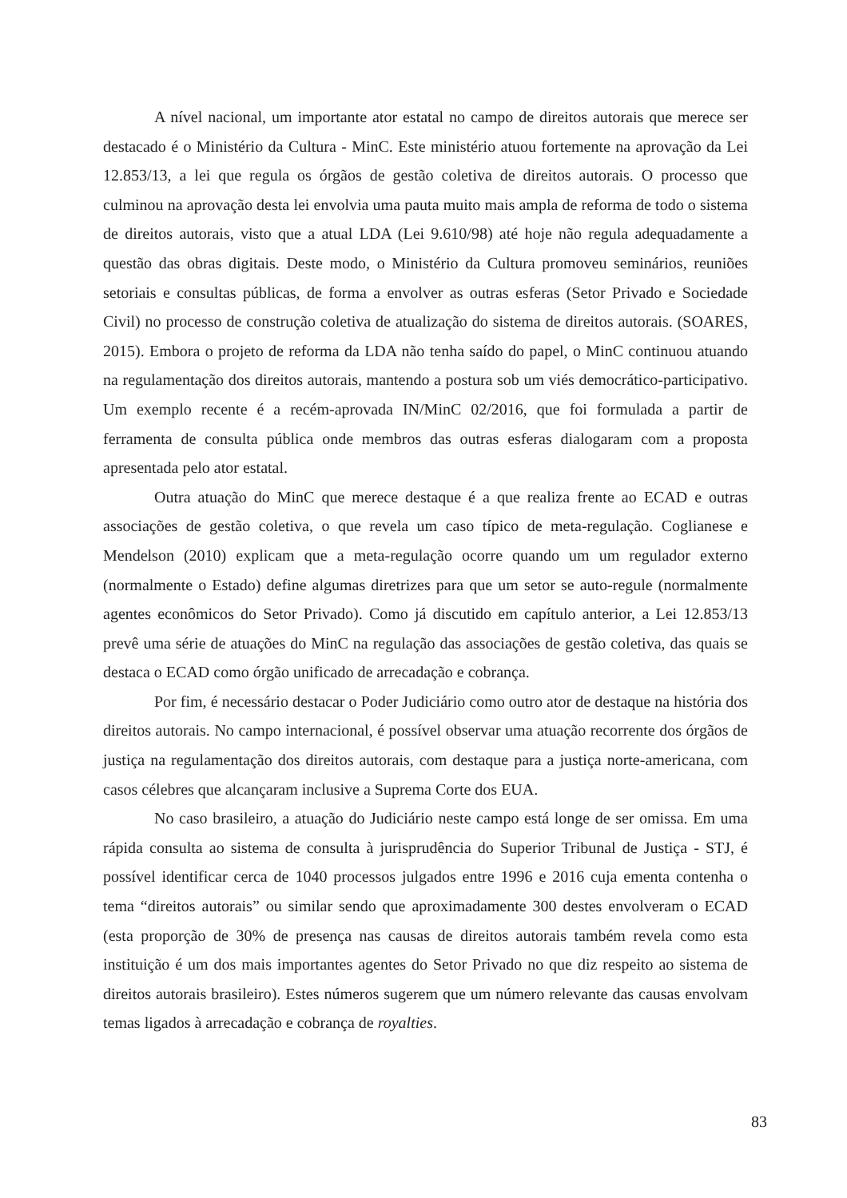A nível nacional, um importante ator estatal no campo de direitos autorais que merece ser destacado é o Ministério da Cultura - MinC. Este ministério atuou fortemente na aprovação da Lei 12.853/13, a lei que regula os órgãos de gestão coletiva de direitos autorais. O processo que culminou na aprovação desta lei envolvia uma pauta muito mais ampla de reforma de todo o sistema de direitos autorais, visto que a atual LDA (Lei 9.610/98) até hoje não regula adequadamente a questão das obras digitais. Deste modo, o Ministério da Cultura promoveu seminários, reuniões setoriais e consultas públicas, de forma a envolver as outras esferas (Setor Privado e Sociedade Civil) no processo de construção coletiva de atualização do sistema de direitos autorais. (SOARES, 2015). Embora o projeto de reforma da LDA não tenha saído do papel, o MinC continuou atuando na regulamentação dos direitos autorais, mantendo a postura sob um viés democrático-participativo. Um exemplo recente é a recém-aprovada IN/MinC 02/2016, que foi formulada a partir de ferramenta de consulta pública onde membros das outras esferas dialogaram com a proposta apresentada pelo ator estatal.
Outra atuação do MinC que merece destaque é a que realiza frente ao ECAD e outras associações de gestão coletiva, o que revela um caso típico de meta-regulação. Coglianese e Mendelson (2010) explicam que a meta-regulação ocorre quando um um regulador externo (normalmente o Estado) define algumas diretrizes para que um setor se auto-regule (normalmente agentes econômicos do Setor Privado). Como já discutido em capítulo anterior, a Lei 12.853/13 prevê uma série de atuações do MinC na regulação das associações de gestão coletiva, das quais se destaca o ECAD como órgão unificado de arrecadação e cobrança.
Por fim, é necessário destacar o Poder Judiciário como outro ator de destaque na história dos direitos autorais. No campo internacional, é possível observar uma atuação recorrente dos órgãos de justiça na regulamentação dos direitos autorais, com destaque para a justiça norte-americana, com casos célebres que alcançaram inclusive a Suprema Corte dos EUA.
No caso brasileiro, a atuação do Judiciário neste campo está longe de ser omissa. Em uma rápida consulta ao sistema de consulta à jurisprudência do Superior Tribunal de Justiça - STJ, é possível identificar cerca de 1040 processos julgados entre 1996 e 2016 cuja ementa contenha o tema “direitos autorais” ou similar sendo que aproximadamente 300 destes envolveram o ECAD (esta proporção de 30% de presença nas causas de direitos autorais também revela como esta instituição é um dos mais importantes agentes do Setor Privado no que diz respeito ao sistema de direitos autorais brasileiro). Estes números sugerem que um número relevante das causas envolvam temas ligados à arrecadação e cobrança de royalties.
83